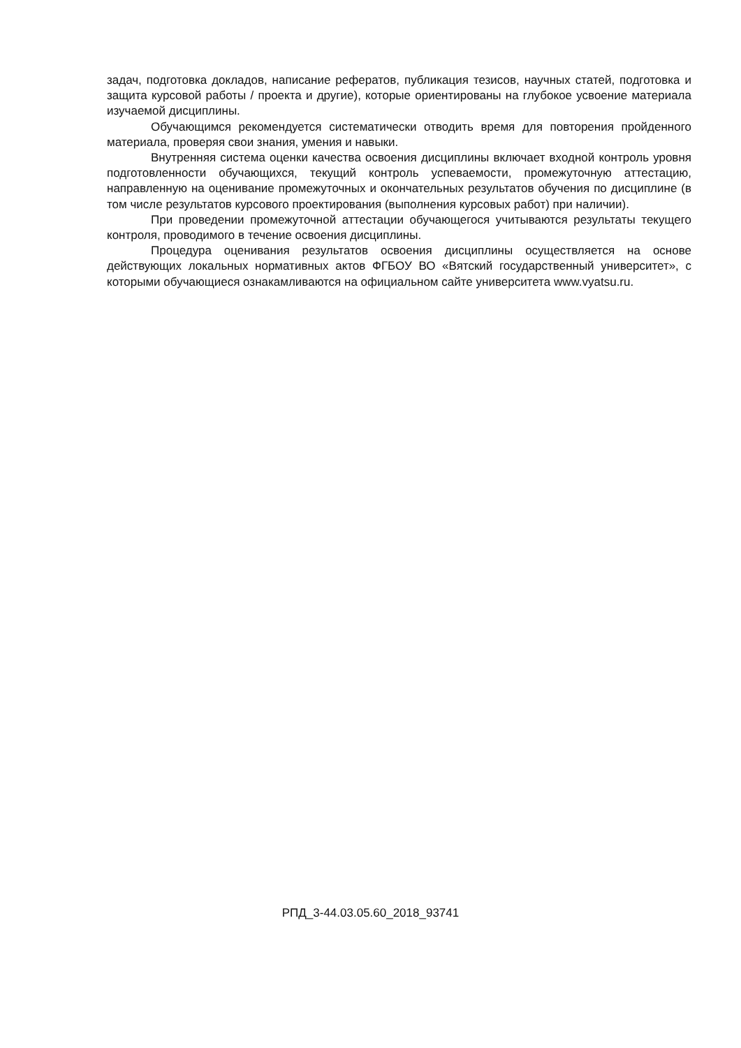задач, подготовка докладов, написание рефератов, публикация тезисов, научных статей, подготовка и защита курсовой работы / проекта и другие), которые ориентированы на глубокое усвоение материала изучаемой дисциплины.
Обучающимся рекомендуется систематически отводить время для повторения пройденного материала, проверяя свои знания, умения и навыки.
Внутренняя система оценки качества освоения дисциплины включает входной контроль уровня подготовленности обучающихся, текущий контроль успеваемости, промежуточную аттестацию, направленную на оценивание промежуточных и окончательных результатов обучения по дисциплине (в том числе результатов курсового проектирования (выполнения курсовых работ) при наличии).
При проведении промежуточной аттестации обучающегося учитываются результаты текущего контроля, проводимого в течение освоения дисциплины.
Процедура оценивания результатов освоения дисциплины осуществляется на основе действующих локальных нормативных актов ФГБОУ ВО «Вятский государственный университет», с которыми обучающиеся ознакамливаются на официальном сайте университета www.vyatsu.ru.
РПД_3-44.03.05.60_2018_93741